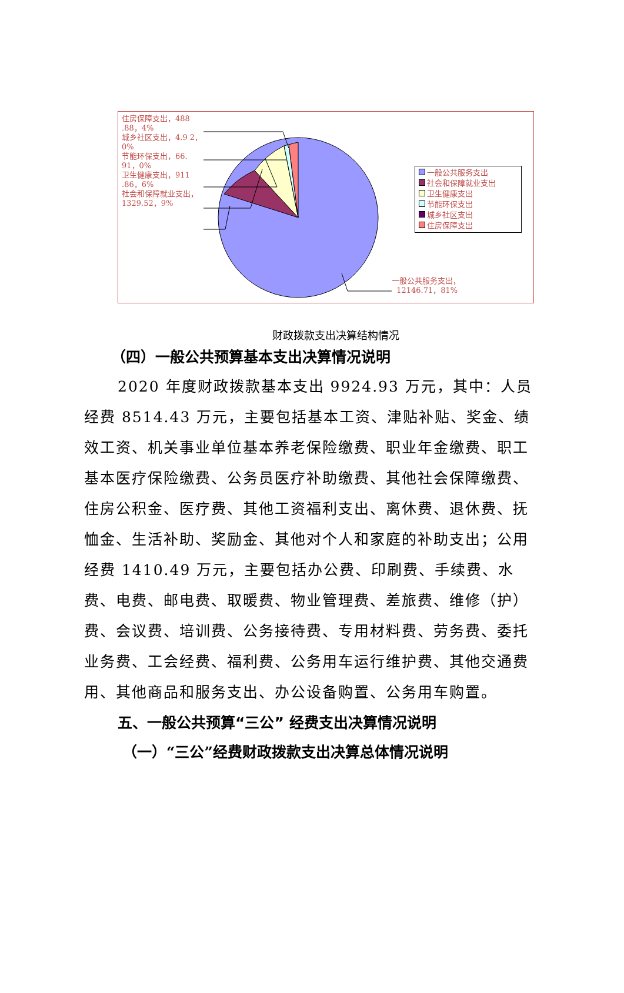住房保障支出，488 .88，4%
城乡社区支出，4.9 2，0%
节能环保支出，66. 91，0%
卫生健康支出，911 .86，6%
社会和保障就业支出，1329.52，9%
一般公共服务支出
社会和保障就业支出
卫生健康支出
节能环保支出
城乡社区支出
住房保障支出
一般公共服务支出，
12146.71，81%
财政拨款支出决算结构情况
（四）一般公共预算基本支出决算情况说明
2020 年度财政拨款基本支出 9924.93 万元，其中：人员经费 8514.43 万元，主要包括基本工资、津贴补贴、奖金、绩效工资、机关事业单位基本养老保险缴费、职业年金缴费、职工基本医疗保险缴费、公务员医疗补助缴费、其他社会保障缴费、住房公积金、医疗费、其他工资福利支出、离休费、退休费、抚恤金、生活补助、奖励金、其他对个人和家庭的补助支出；公用经费 1410.49 万元，主要包括办公费、印刷费、手续费、水费、电费、邮电费、取暖费、物业管理费、差旅费、维修（护）费、会议费、培训费、公务接待费、专用材料费、劳务费、委托业务费、工会经费、福利费、公务用车运行维护费、其他交通费用、其他商品和服务支出、办公设备购置、公务用车购置。
五、一般公共预算“三公” 经费支出决算情况说明
（一）“三公”经费财政拨款支出决算总体情况说明